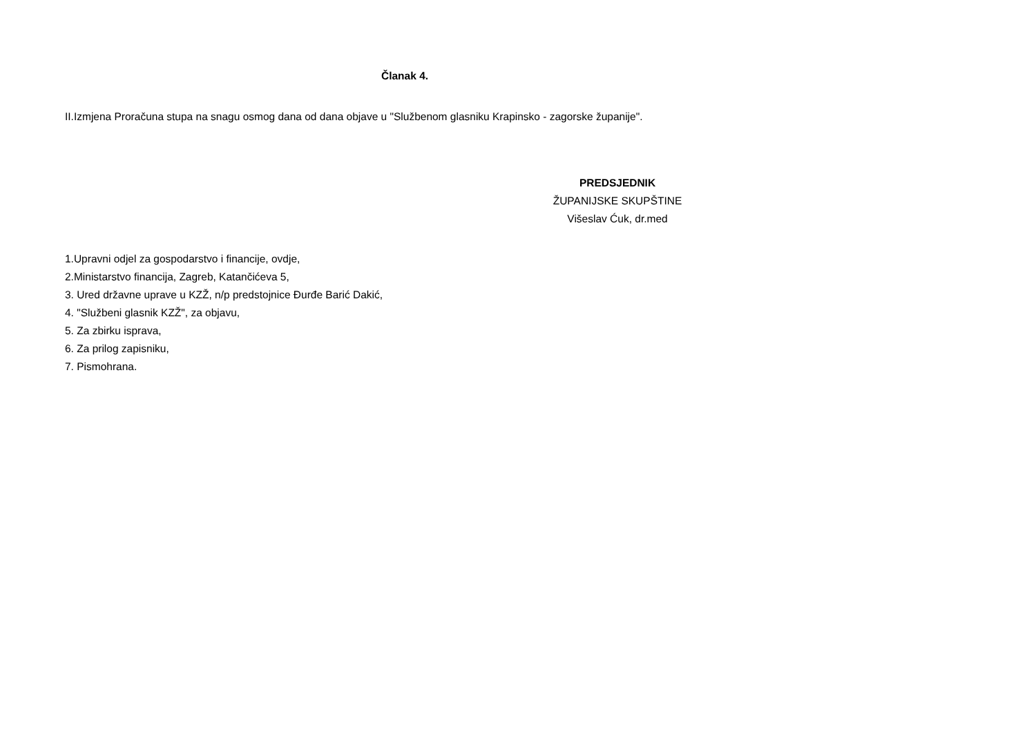Članak 4.
II.Izmjena Proračuna stupa na snagu osmog dana od dana objave u "Službenom glasniku Krapinsko - zagorske županije".
PREDSJEDNIK
ŽUPANIJSKE SKUPŠTINE
Višeslav Ćuk, dr.med
1.Upravni odjel za gospodarstvo i financije, ovdje,
2.Ministarstvo financija, Zagreb, Katančićeva 5,
3. Ured državne uprave u KZŽ, n/p predstojnice Đurđe Barić Dakić,
4. "Službeni glasnik KZŽ", za objavu,
5. Za zbirku isprava,
6. Za prilog zapisniku,
7. Pismohrana.